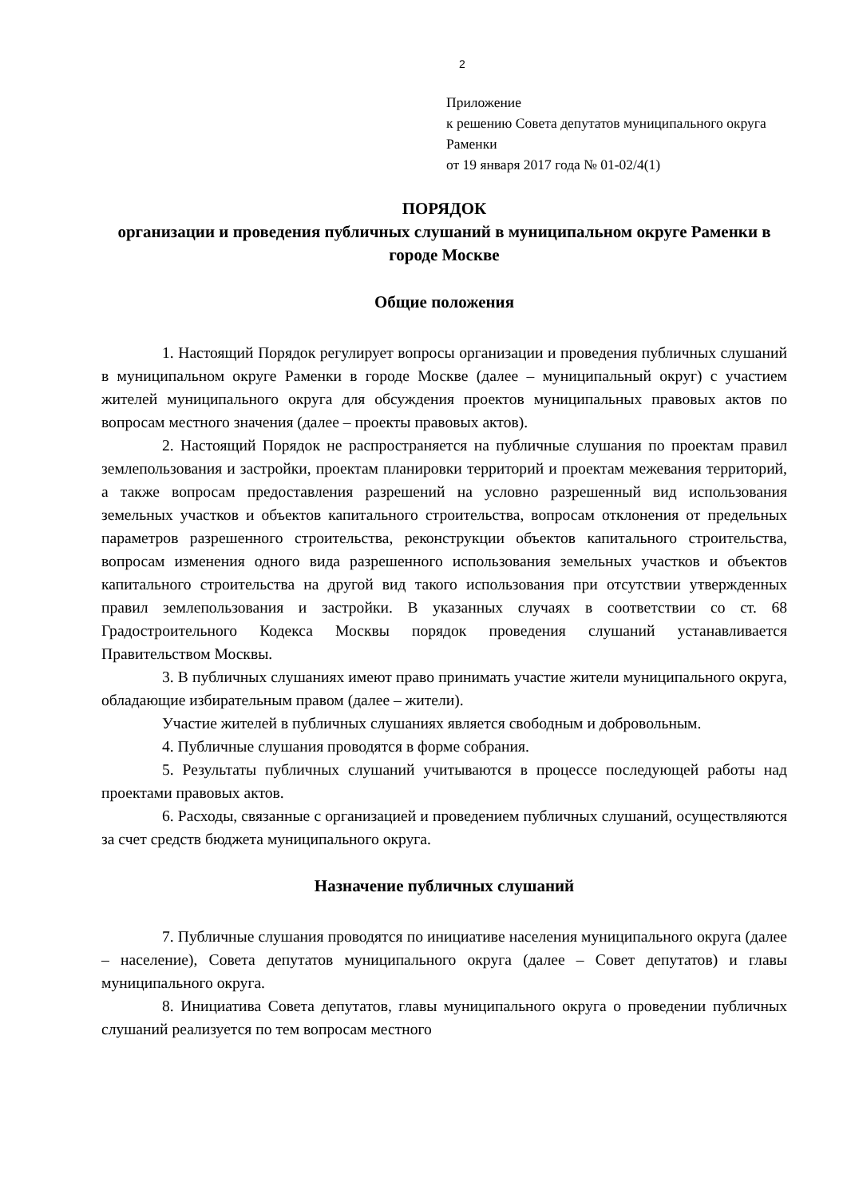2
Приложение
к решению Совета депутатов муниципального округа Раменки
от 19 января 2017 года № 01-02/4(1)
ПОРЯДОК
организации и проведения публичных слушаний в муниципальном округе Раменки в городе Москве
Общие положения
1. Настоящий Порядок регулирует вопросы организации и проведения публичных слушаний в муниципальном округе Раменки в городе Москве (далее – муниципальный округ) с участием жителей муниципального округа для обсуждения проектов муниципальных правовых актов по вопросам местного значения (далее – проекты правовых актов).
2. Настоящий Порядок не распространяется на публичные слушания по проектам правил землепользования и застройки, проектам планировки территорий и проектам межевания территорий, а также вопросам предоставления разрешений на условно разрешенный вид использования земельных участков и объектов капитального строительства, вопросам отклонения от предельных параметров разрешенного строительства, реконструкции объектов капитального строительства, вопросам изменения одного вида разрешенного использования земельных участков и объектов капитального строительства на другой вид такого использования при отсутствии утвержденных правил землепользования и застройки. В указанных случаях в соответствии со ст. 68 Градостроительного Кодекса Москвы порядок проведения слушаний устанавливается Правительством Москвы.
3. В публичных слушаниях имеют право принимать участие жители муниципального округа, обладающие избирательным правом (далее – жители).
Участие жителей в публичных слушаниях является свободным и добровольным.
4. Публичные слушания проводятся в форме собрания.
5. Результаты публичных слушаний учитываются в процессе последующей работы над проектами правовых актов.
6. Расходы, связанные с организацией и проведением публичных слушаний, осуществляются за счет средств бюджета муниципального округа.
Назначение публичных слушаний
7. Публичные слушания проводятся по инициативе населения муниципального округа (далее – население), Совета депутатов муниципального округа (далее – Совет депутатов) и главы муниципального округа.
8. Инициатива Совета депутатов, главы муниципального округа о проведении публичных слушаний реализуется по тем вопросам местного